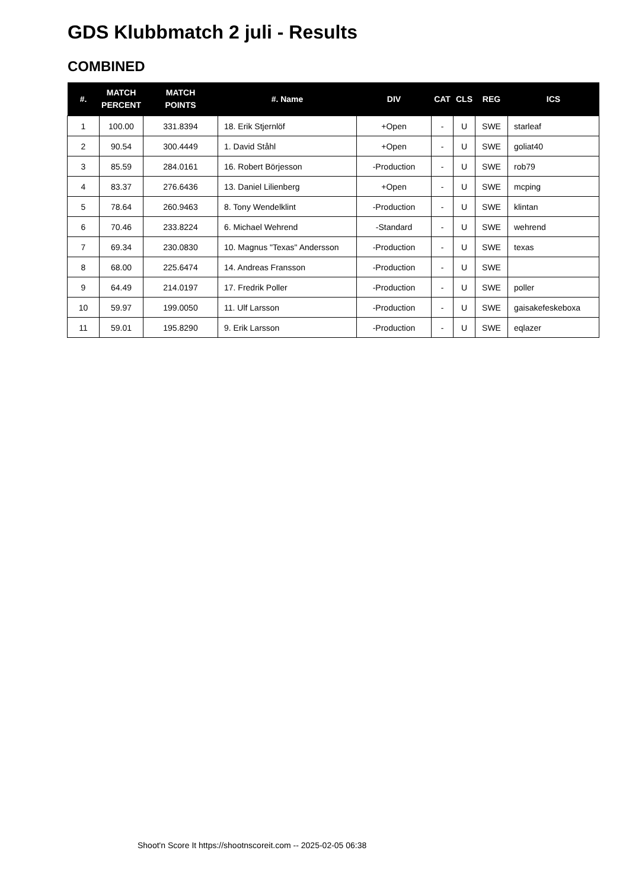GDS Klubbmatch 2 juli - Results
COMBINED
| #. | MATCH PERCENT | MATCH POINTS | #. Name | DIV | CAT | CLS | REG | ICS |
| --- | --- | --- | --- | --- | --- | --- | --- | --- |
| 1 | 100.00 | 331.8394 | 18. Erik Stjernlöf | +Open | - | U | SWE | starleaf |
| 2 | 90.54 | 300.4449 | 1. David Ståhl | +Open | - | U | SWE | goliat40 |
| 3 | 85.59 | 284.0161 | 16. Robert Börjesson | -Production | - | U | SWE | rob79 |
| 4 | 83.37 | 276.6436 | 13. Daniel Lilienberg | +Open | - | U | SWE | mcping |
| 5 | 78.64 | 260.9463 | 8. Tony Wendelklint | -Production | - | U | SWE | klintan |
| 6 | 70.46 | 233.8224 | 6. Michael Wehrend | -Standard | - | U | SWE | wehrend |
| 7 | 69.34 | 230.0830 | 10. Magnus "Texas" Andersson | -Production | - | U | SWE | texas |
| 8 | 68.00 | 225.6474 | 14. Andreas Fransson | -Production | - | U | SWE | |
| 9 | 64.49 | 214.0197 | 17. Fredrik Poller | -Production | - | U | SWE | poller |
| 10 | 59.97 | 199.0050 | 11. Ulf Larsson | -Production | - | U | SWE | gaisakefeskeboxa |
| 11 | 59.01 | 195.8290 | 9. Erik Larsson | -Production | - | U | SWE | eqlazer |
Shoot'n Score It https://shootnscoreit.com -- 2025-02-05 06:38